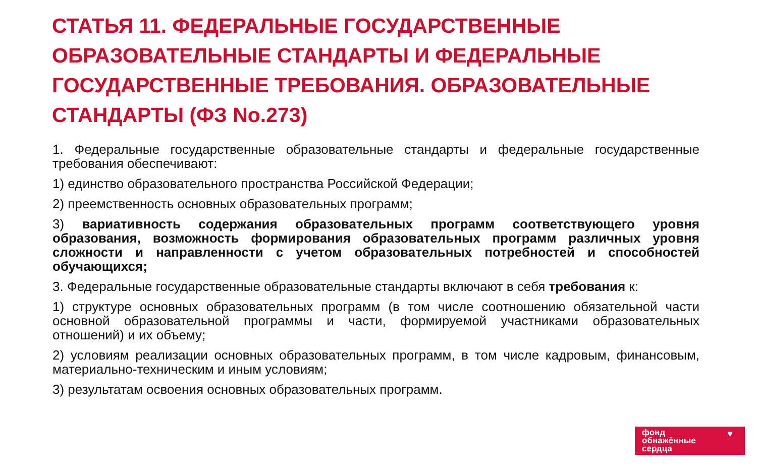СТАТЬЯ 11. ФЕДЕРАЛЬНЫЕ ГОСУДАРСТВЕННЫЕ ОБРАЗОВАТЕЛЬНЫЕ СТАНДАРТЫ И ФЕДЕРАЛЬНЫЕ ГОСУДАРСТВЕННЫЕ ТРЕБОВАНИЯ. ОБРАЗОВАТЕЛЬНЫЕ СТАНДАРТЫ (ФЗ No.273)
1. Федеральные государственные образовательные стандарты и федеральные государственные требования обеспечивают:
1) единство образовательного пространства Российской Федерации;
2) преемственность основных образовательных программ;
3) вариативность содержания образовательных программ соответствующего уровня образования, возможность формирования образовательных программ различных уровня сложности и направленности с учетом образовательных потребностей и способностей обучающихся;
3. Федеральные государственные образовательные стандарты включают в себя требования к:
1) структуре основных образовательных программ (в том числе соотношению обязательной части основной образовательной программы и части, формируемой участниками образовательных отношений) и их объему;
2) условиям реализации основных образовательных программ, в том числе кадровым, финансовым, материально-техническим и иным условиям;
3) результатам освоения основных образовательных программ.
фонд
обнажённые
сердца
♥